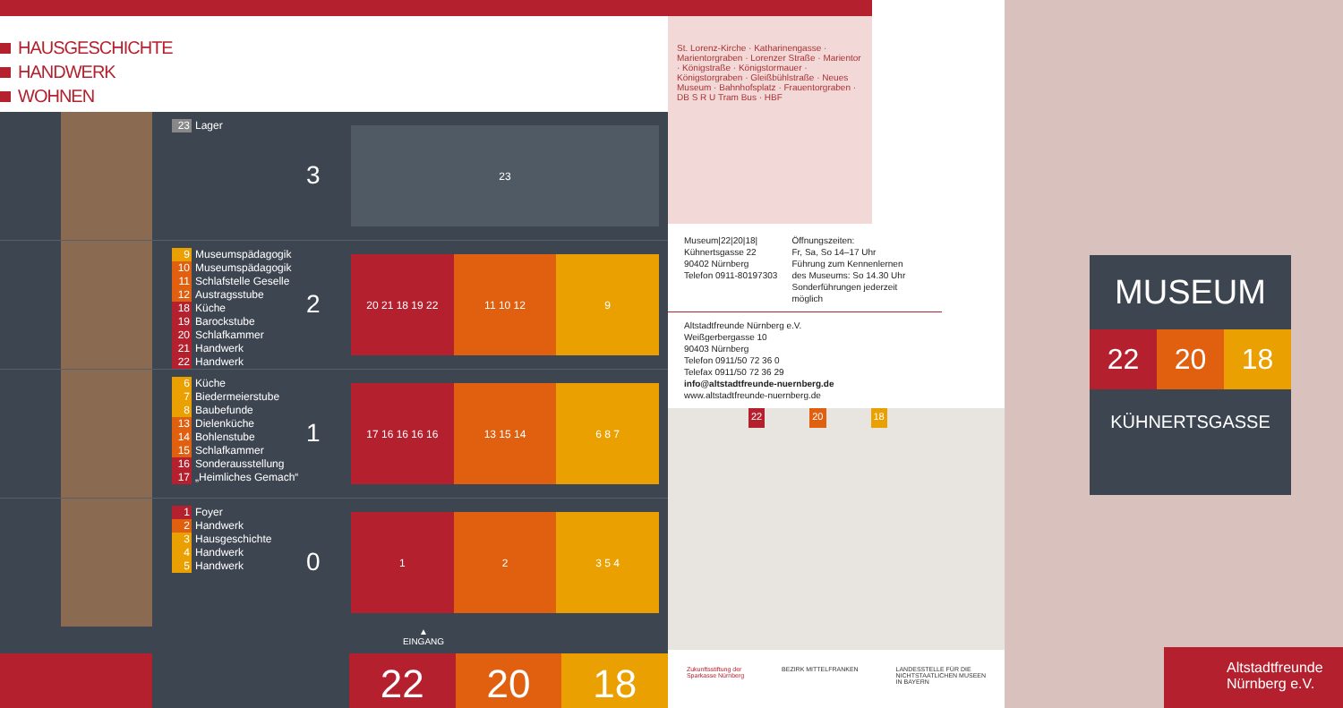HAUSGESCHICHTE
HANDWERK
WOHNEN
23 Lager
3
23
9 Museumspädagogik
10 Museumspädagogik
11 Schlafstelle Geselle
12 Austragsstube
18 Küche
19 Barockstube
20 Schlafkammer
21 Handwerk
22 Handwerk
2
20 21 18 19 22 11 10 12 9
6 Küche
7 Biedermeierstube
8 Baubefunde
13 Dielenküche
14 Bohlenstube
15 Schlafkammer
16 Sonderausstellung
17 „Heimliches Gemach“
1
17 16 16 16 16 13 15 14 6 8 7
1 Foyer
2 Handwerk
3 Hausgeschichte
4 Handwerk
5 Handwerk
0
1 2 3 5 4
▲
EINGANG
22 20 18
St. Lorenz-Kirche · Katharinengasse · Marientorgraben · Lorenzer Straße · Marientor · Königstraße · Königstormauer · Königstorgraben · Gleißbühlstraße · Neues Museum · Bahnhofsplatz · Frauentorgraben · DB S R U Tram Bus · HBF
Museum|22|20|18|
Kühnertsgasse 22
90402 Nürnberg
Telefon 0911-80197303
Öffnungszeiten:
Fr, Sa, So 14–17 Uhr
Führung zum Kennenlernen
des Museums: So 14.30 Uhr
Sonderführungen jederzeit möglich
Altstadtfreunde Nürnberg e.V.
Weißgerbergasse 10
90403 Nürnberg
Telefon 0911/50 72 36 0
Telefax 0911/50 72 36 29
info@altstadtfreunde-nuernberg.de
www.altstadtfreunde-nuernberg.de
22 20 18
Zukunftsstiftung der
Sparkasse Nürnberg BEZIRK MITTELFRANKEN LANDESSTELLE FÜR DIE
NICHTSTAATLICHEN MUSEEN
IN BAYERN
MUSEUM
22 20 18
KÜHNERTSGASSE
Altstadtfreunde
Nürnberg e.V.